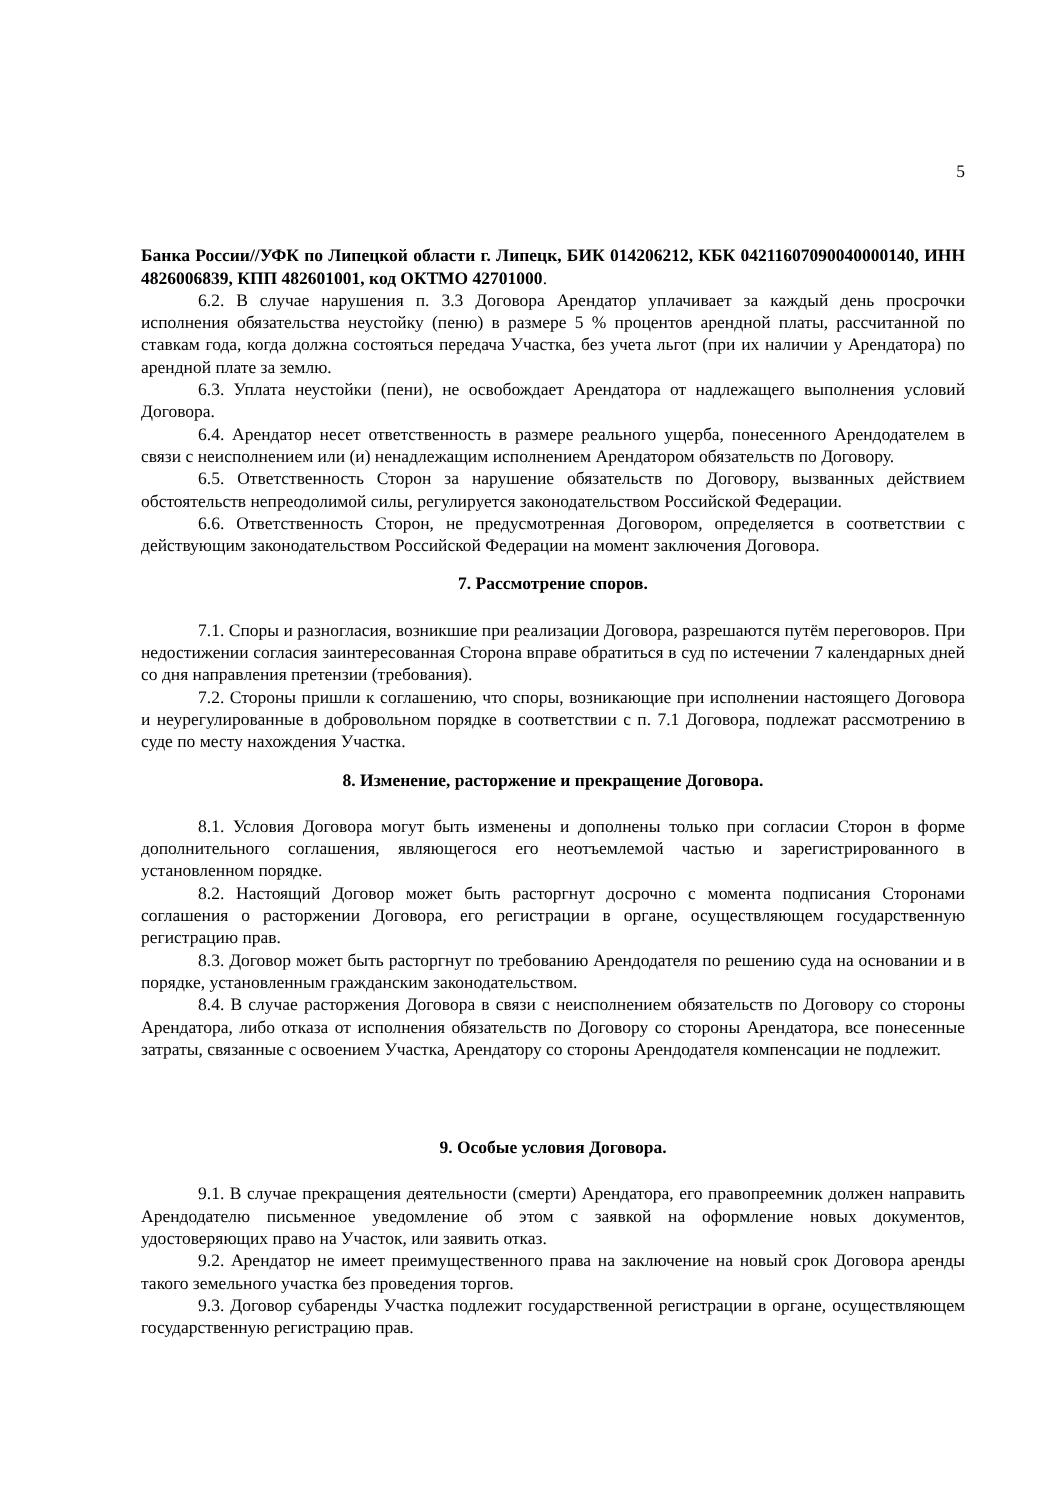5
Банка России//УФК по Липецкой области г. Липецк, БИК 014206212, КБК 04211607090040000140, ИНН 4826006839, КПП 482601001, код ОКТМО 42701000.
6.2. В случае нарушения п. 3.3 Договора Арендатор уплачивает за каждый день просрочки исполнения обязательства неустойку (пеню) в размере 5 % процентов арендной платы, рассчитанной по ставкам года, когда должна состояться передача Участка, без учета льгот (при их наличии у Арендатора) по арендной плате за землю.
6.3. Уплата неустойки (пени), не освобождает Арендатора от надлежащего выполнения условий Договора.
6.4. Арендатор несет ответственность в размере реального ущерба, понесенного Арендодателем в связи с неисполнением или (и) ненадлежащим исполнением Арендатором обязательств по Договору.
6.5. Ответственность Сторон за нарушение обязательств по Договору, вызванных действием обстоятельств непреодолимой силы, регулируется законодательством Российской Федерации.
6.6. Ответственность Сторон, не предусмотренная Договором, определяется в соответствии с действующим законодательством Российской Федерации на момент заключения Договора.
7. Рассмотрение споров.
7.1. Споры и разногласия, возникшие при реализации Договора, разрешаются путём переговоров. При недостижении согласия заинтересованная Сторона вправе обратиться в суд по истечении 7 календарных дней со дня направления претензии (требования).
7.2. Стороны пришли к соглашению, что споры, возникающие при исполнении настоящего Договора и неурегулированные в добровольном порядке в соответствии с п. 7.1 Договора, подлежат рассмотрению в суде по месту нахождения Участка.
8. Изменение, расторжение и прекращение Договора.
8.1. Условия Договора могут быть изменены и дополнены только при согласии Сторон в форме дополнительного соглашения, являющегося его неотъемлемой частью и зарегистрированного в установленном порядке.
8.2. Настоящий Договор может быть расторгнут досрочно с момента подписания Сторонами соглашения о расторжении Договора, его регистрации в органе, осуществляющем государственную регистрацию прав.
8.3. Договор может быть расторгнут по требованию Арендодателя по решению суда на основании и в порядке, установленным гражданским законодательством.
8.4. В случае расторжения Договора в связи с неисполнением обязательств по Договору со стороны Арендатора, либо отказа от исполнения обязательств по Договору со стороны Арендатора, все понесенные затраты, связанные с освоением Участка, Арендатору со стороны Арендодателя компенсации не подлежит.
9. Особые условия Договора.
9.1. В случае прекращения деятельности (смерти) Арендатора, его правопреемник должен направить Арендодателю письменное уведомление об этом с заявкой на оформление новых документов, удостоверяющих право на Участок, или заявить отказ.
9.2. Арендатор не имеет преимущественного права на заключение на новый срок Договора аренды такого земельного участка без проведения торгов.
9.3. Договор субаренды Участка подлежит государственной регистрации в органе, осуществляющем государственную регистрацию прав.